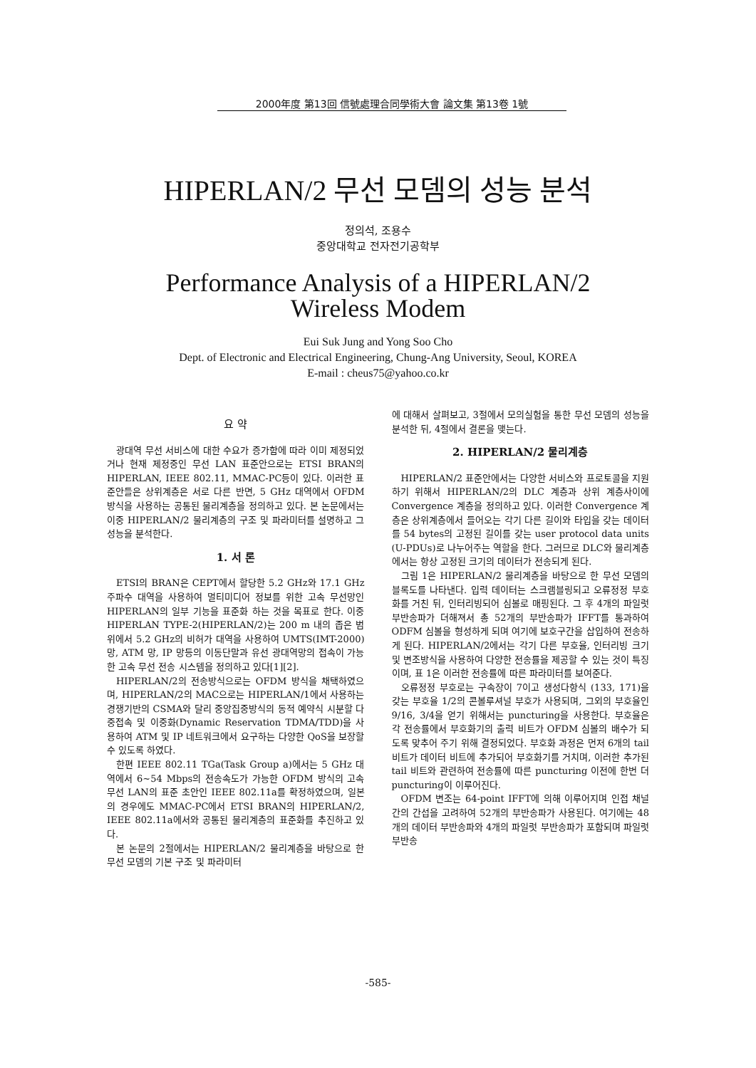2000年度 第13回 信號處理合同學術大會 論文集 第13卷 1號
HIPERLAN/2 무선 모뎀의 성능 분석
정의석, 조용수
중앙대학교 전자전기공학부
Performance Analysis of a HIPERLAN/2
Wireless Modem
Eui Suk Jung and Yong Soo Cho
Dept. of Electronic and Electrical Engineering, Chung-Ang University, Seoul, KOREA
E-mail : cheus75@yahoo.co.kr
요 약
광대역 무선 서비스에 대한 수요가 증가함에 따라 이미 제정되었거나 현재 제정중인 무선 LAN 표준안으로는 ETSI BRAN의 HIPERLAN, IEEE 802.11, MMAC-PC등이 있다. 이러한 표준안들은 상위계층은 서로 다른 반면, 5 GHz 대역에서 OFDM 방식을 사용하는 공통된 물리계층을 정의하고 있다. 본 논문에서는 이중 HIPERLAN/2 물리계층의 구조 및 파라미터를 설명하고 그 성능을 분석한다.
1. 서 론
ETSI의 BRAN은 CEPT에서 할당한 5.2 GHz와 17.1 GHz 주파수 대역을 사용하여 멀티미디어 정보를 위한 고속 무선망인 HIPERLAN의 일부 기능을 표준화 하는 것을 목표로 한다. 이중 HIPERLAN TYPE-2(HIPERLAN/2)는 200 m 내의 좁은 범위에서 5.2 GHz의 비허가 대역을 사용하여 UMTS(IMT-2000) 망, ATM 망, IP 망등의 이동단말과 유선 광대역망의 접속이 가능한 고속 무선 전송 시스템을 정의하고 있다[1][2].
HIPERLAN/2의 전송방식으로는 OFDM 방식을 채택하였으며, HIPERLAN/2의 MAC으로는 HIPERLAN/1에서 사용하는 경쟁기반의 CSMA와 달리 중앙집중방식의 동적 예약식 시분할 다중접속 및 이중화(Dynamic Reservation TDMA/TDD)을 사용하여 ATM 및 IP 네트워크에서 요구하는 다양한 QoS을 보장할 수 있도록 하였다.
한편 IEEE 802.11 TGa(Task Group a)에서는 5 GHz 대역에서 6~54 Mbps의 전송속도가 가능한 OFDM 방식의 고속 무선 LAN의 표준 초안인 IEEE 802.11a를 확정하였으며, 일본의 경우에도 MMAC-PC에서 ETSI BRAN의 HIPERLAN/2, IEEE 802.11a에서와 공통된 물리계층의 표준화를 추진하고 있다.
본 논문의 2절에서는 HIPERLAN/2 물리계층을 바탕으로 한 무선 모뎀의 기본 구조 및 파라미터
에 대해서 살펴보고, 3절에서 모의실험을 통한 무선 모뎀의 성능을 분석한 뒤, 4절에서 결론을 맺는다.
2. HIPERLAN/2 물리계층
HIPERLAN/2 표준안에서는 다양한 서비스와 프로토콜을 지원하기 위해서 HIPERLAN/2의 DLC 계층과 상위 계층사이에 Convergence 계층을 정의하고 있다. 이러한 Convergence 계층은 상위계층에서 들어오는 각기 다른 길이와 타입을 갖는 데이터를 54 bytes의 고정된 길이를 갖는 user protocol data units (U-PDUs)로 나누어주는 역할을 한다. 그러므로 DLC와 물리계층에서는 항상 고정된 크기의 데이터가 전송되게 된다.
그림 1은 HIPERLAN/2 물리계층을 바탕으로 한 무선 모뎀의 블록도를 나타낸다. 입력 데이터는 스크램블링되고 오류정정 부호화를 거친 뒤, 인터리빙되어 심볼로 매핑된다. 그 후 4개의 파일럿 부반송파가 더해져서 총 52개의 부반송파가 IFFT를 통과하여 ODFM 심볼을 형성하게 되며 여기에 보호구간을 삽입하여 전송하게 된다. HIPERLAN/2에서는 각기 다른 부호율, 인터리빙 크기 및 변조방식을 사용하여 다양한 전송률을 제공할 수 있는 것이 특징이며, 표 1은 이러한 전송률에 따른 파라미터를 보여준다.
오류정정 부호로는 구속장이 7이고 생성다항식 (133, 171)을 갖는 부호율 1/2의 콘볼루셔널 부호가 사용되며, 그외의 부호율인 9/16, 3/4을 얻기 위해서는 puncturing을 사용한다. 부호율은 각 전송률에서 부호화기의 출력 비트가 OFDM 심볼의 배수가 되도록 맞추어 주기 위해 결정되었다. 부호화 과정은 먼저 6개의 tail 비트가 데이터 비트에 추가되어 부호화기를 거치며, 이러한 추가된 tail 비트와 관련하여 전송률에 따른 puncturing 이전에 한번 더 puncturing이 이루어진다.
OFDM 변조는 64-point IFFT에 의해 이루어지며 인접 채널간의 간섭을 고려하여 52개의 부반송파가 사용된다. 여기에는 48개의 데이터 부반송파와 4개의 파일럿 부반송파가 포함되며 파일럿 부반송
-585-